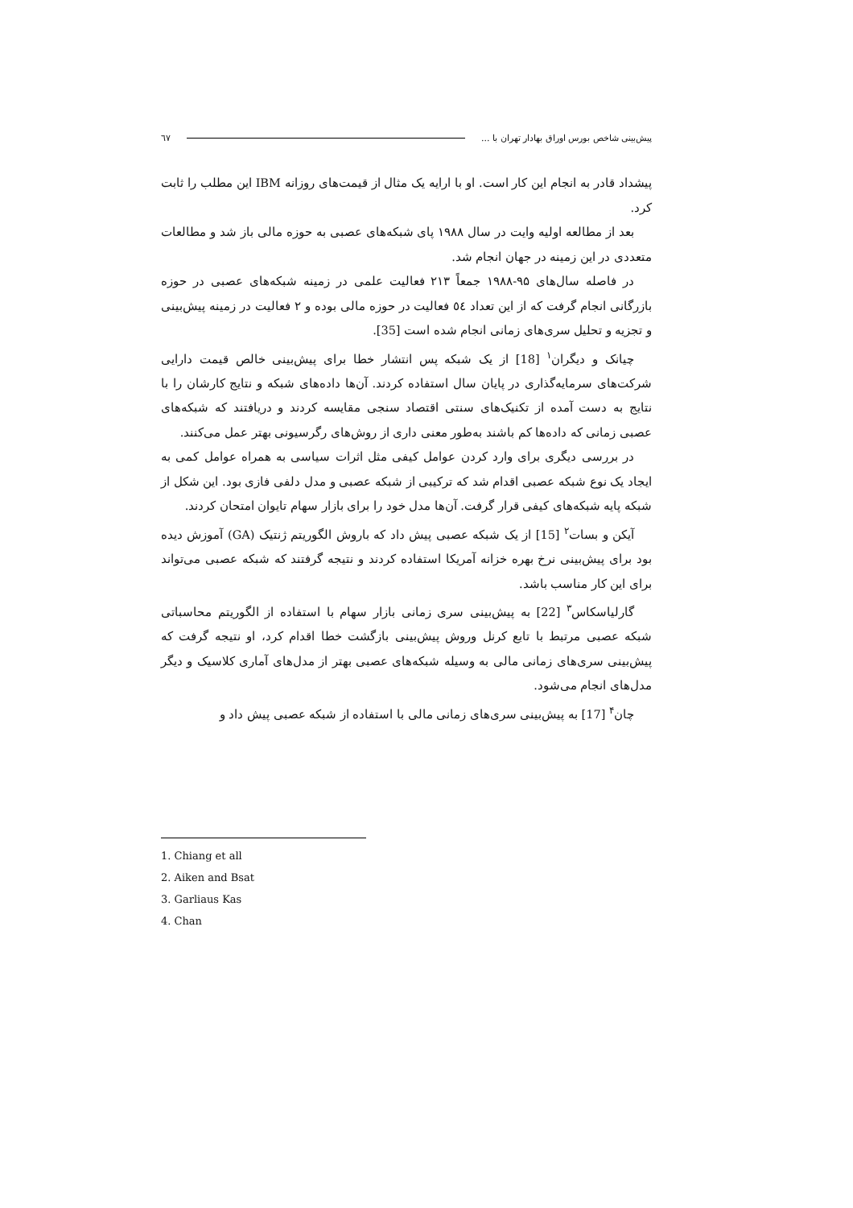پیش‌بینی شاخص بورس اوراق بهادار تهران با ... ٦٧
پیشداد قادر به انجام این کار است. او با ارایه یک مثال از قیمت‌های روزانه IBM این مطلب را ثابت کرد.
بعد از مطالعه اولیه وایت در سال ۱۹۸۸ پای شبکه‌های عصبی به حوزه مالی باز شد و مطالعات متعددی در این زمینه در جهان انجام شد.
در فاصله سال‌های ۹۵-۱۹۸۸ جمعاً ۲۱۳ فعالیت علمی در زمینه شبکه‌های عصبی در حوزه بازرگانی انجام گرفت که از این تعداد ٥٤ فعالیت در حوزه مالی بوده و ۲ فعالیت در زمینه پیش‌بینی و تجزیه و تحلیل سری‌های زمانی انجام شده است [35].
چیانک و دیگران<sup>۱</sup> [18] از یک شبکه پس انتشار خطا برای پیش‌بینی خالص قیمت دارایی شرکت‌های سرمایه‌گذاری در پایان سال استفاده کردند. آن‌ها داده‌های شبکه و نتایج کارشان را با نتایج به دست آمده از تکنیک‌های سنتی اقتصاد سنجی مقایسه کردند و دریافتند که شبکه‌های عصبی زمانی که داده‌ها کم باشند به‌طور معنی داری از روش‌های رگرسیونی بهتر عمل می‌کنند.
در بررسی دیگری برای وارد کردن عوامل کیفی مثل اثرات سیاسی به همراه عوامل کمی به ایجاد یک نوع شبکه عصبی اقدام شد که ترکیبی از شبکه عصبی و مدل دلفی فازی بود. این شکل از شبکه پایه شبکه‌های کیفی قرار گرفت. آن‌ها مدل خود را برای بازار سهام تایوان امتحان کردند.
آیکن و بسات<sup>۲</sup> [15] از یک شبکه عصبی پیش داد که باروش الگوریتم ژنتیک (GA) آموزش دیده بود برای پیش‌بینی نرخ بهره خزانه آمریکا استفاده کردند و نتیجه گرفتند که شبکه عصبی می‌تواند برای این کار مناسب باشد.
گارلیاسکاس<sup>۳</sup> [22] به پیش‌بینی سری زمانی بازار سهام با استفاده از الگوریتم محاسباتی شبکه عصبی مرتبط با تابع کرنل وروش پیش‌بینی بازگشت خطا اقدام کرد، او نتیجه گرفت که پیش‌بینی سری‌های زمانی مالی به وسیله شبکه‌های عصبی بهتر از مدل‌های آماری کلاسیک و دیگر مدل‌های انجام می‌شود.
چان<sup>۴</sup> [17] به پیش‌بینی سری‌های زمانی مالی با استفاده از شبکه عصبی پیش داد و
1. Chiang et all
2. Aiken and Bsat
3. Garliaus Kas
4. Chan